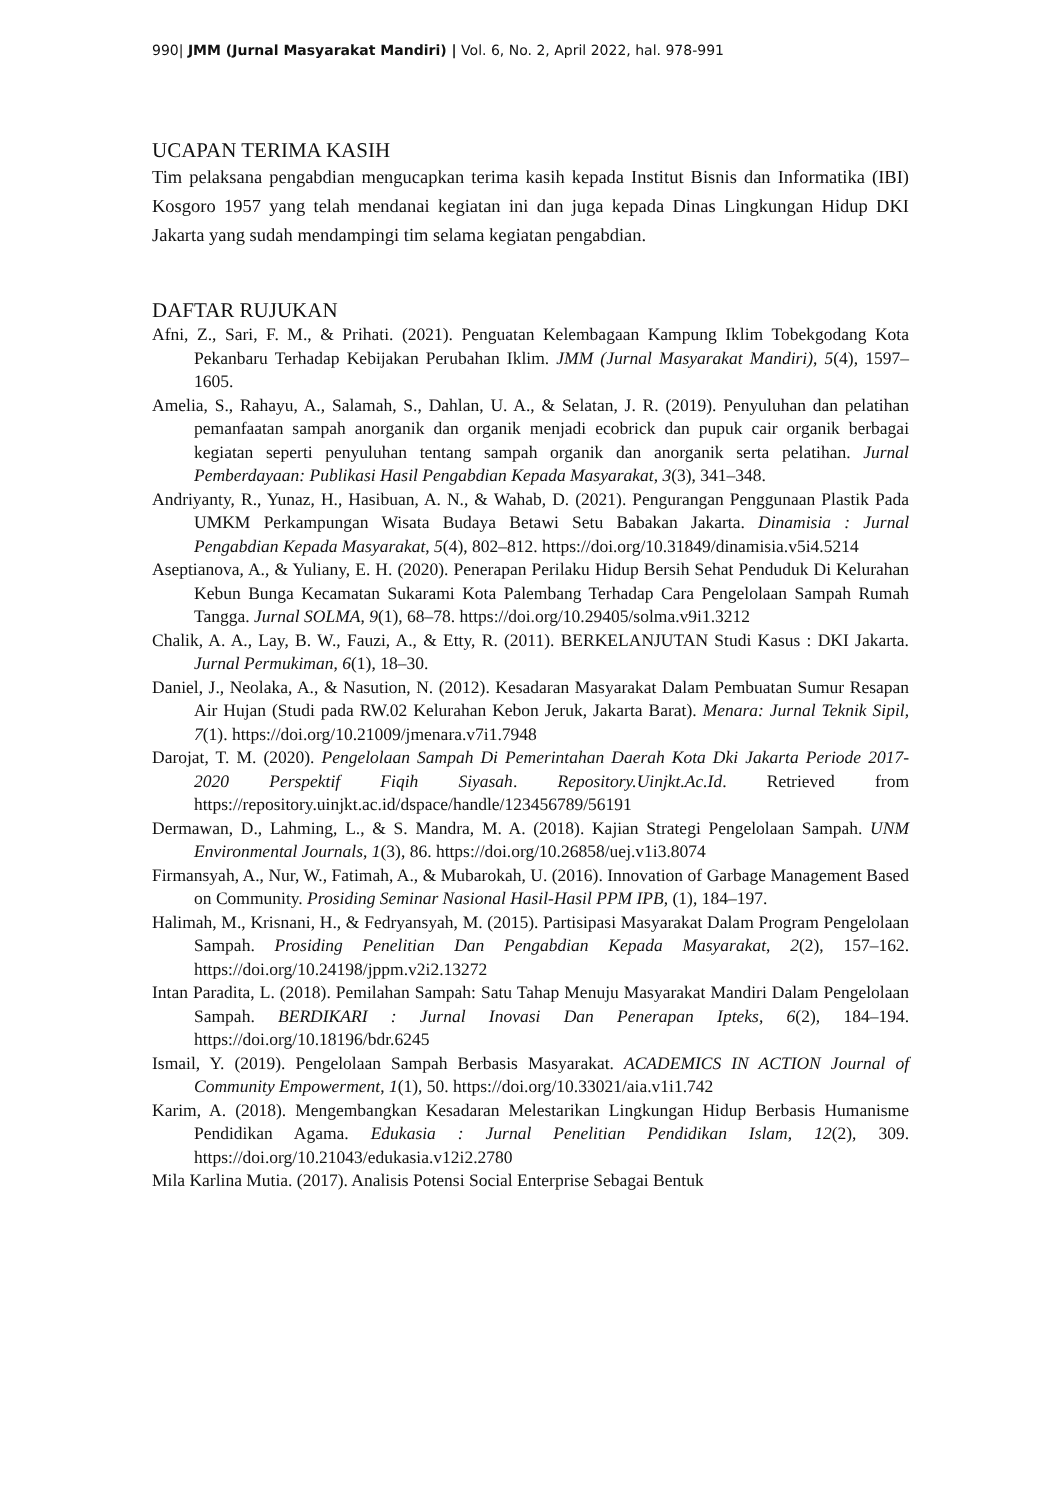990| JMM (Jurnal Masyarakat Mandiri) | Vol. 6, No. 2, April 2022, hal. 978-991
UCAPAN TERIMA KASIH
Tim pelaksana pengabdian mengucapkan terima kasih kepada Institut Bisnis dan Informatika (IBI) Kosgoro 1957 yang telah mendanai kegiatan ini dan juga kepada Dinas Lingkungan Hidup DKI Jakarta yang sudah mendampingi tim selama kegiatan pengabdian.
DAFTAR RUJUKAN
Afni, Z., Sari, F. M., & Prihati. (2021). Penguatan Kelembagaan Kampung Iklim Tobekgodang Kota Pekanbaru Terhadap Kebijakan Perubahan Iklim. JMM (Jurnal Masyarakat Mandiri), 5(4), 1597–1605.
Amelia, S., Rahayu, A., Salamah, S., Dahlan, U. A., & Selatan, J. R. (2019). Penyuluhan dan pelatihan pemanfaatan sampah anorganik dan organik menjadi ecobrick dan pupuk cair organik berbagai kegiatan seperti penyuluhan tentang sampah organik dan anorganik serta pelatihan. Jurnal Pemberdayaan: Publikasi Hasil Pengabdian Kepada Masyarakat, 3(3), 341–348.
Andriyanty, R., Yunaz, H., Hasibuan, A. N., & Wahab, D. (2021). Pengurangan Penggunaan Plastik Pada UMKM Perkampungan Wisata Budaya Betawi Setu Babakan Jakarta. Dinamisia : Jurnal Pengabdian Kepada Masyarakat, 5(4), 802–812. https://doi.org/10.31849/dinamisia.v5i4.5214
Aseptianova, A., & Yuliany, E. H. (2020). Penerapan Perilaku Hidup Bersih Sehat Penduduk Di Kelurahan Kebun Bunga Kecamatan Sukarami Kota Palembang Terhadap Cara Pengelolaan Sampah Rumah Tangga. Jurnal SOLMA, 9(1), 68–78. https://doi.org/10.29405/solma.v9i1.3212
Chalik, A. A., Lay, B. W., Fauzi, A., & Etty, R. (2011). BERKELANJUTAN Studi Kasus : DKI Jakarta. Jurnal Permukiman, 6(1), 18–30.
Daniel, J., Neolaka, A., & Nasution, N. (2012). Kesadaran Masyarakat Dalam Pembuatan Sumur Resapan Air Hujan (Studi pada RW.02 Kelurahan Kebon Jeruk, Jakarta Barat). Menara: Jurnal Teknik Sipil, 7(1). https://doi.org/10.21009/jmenara.v7i1.7948
Darojat, T. M. (2020). Pengelolaan Sampah Di Pemerintahan Daerah Kota Dki Jakarta Periode 2017-2020 Perspektif Fiqih Siyasah. Repository.Uinjkt.Ac.Id. Retrieved from https://repository.uinjkt.ac.id/dspace/handle/123456789/56191
Dermawan, D., Lahming, L., & S. Mandra, M. A. (2018). Kajian Strategi Pengelolaan Sampah. UNM Environmental Journals, 1(3), 86. https://doi.org/10.26858/uej.v1i3.8074
Firmansyah, A., Nur, W., Fatimah, A., & Mubarokah, U. (2016). Innovation of Garbage Management Based on Community. Prosiding Seminar Nasional Hasil-Hasil PPM IPB, (1), 184–197.
Halimah, M., Krisnani, H., & Fedryansyah, M. (2015). Partisipasi Masyarakat Dalam Program Pengelolaan Sampah. Prosiding Penelitian Dan Pengabdian Kepada Masyarakat, 2(2), 157–162. https://doi.org/10.24198/jppm.v2i2.13272
Intan Paradita, L. (2018). Pemilahan Sampah: Satu Tahap Menuju Masyarakat Mandiri Dalam Pengelolaan Sampah. BERDIKARI : Jurnal Inovasi Dan Penerapan Ipteks, 6(2), 184–194. https://doi.org/10.18196/bdr.6245
Ismail, Y. (2019). Pengelolaan Sampah Berbasis Masyarakat. ACADEMICS IN ACTION Journal of Community Empowerment, 1(1), 50. https://doi.org/10.33021/aia.v1i1.742
Karim, A. (2018). Mengembangkan Kesadaran Melestarikan Lingkungan Hidup Berbasis Humanisme Pendidikan Agama. Edukasia : Jurnal Penelitian Pendidikan Islam, 12(2), 309. https://doi.org/10.21043/edukasia.v12i2.2780
Mila Karlina Mutia. (2017). Analisis Potensi Social Enterprise Sebagai Bentuk